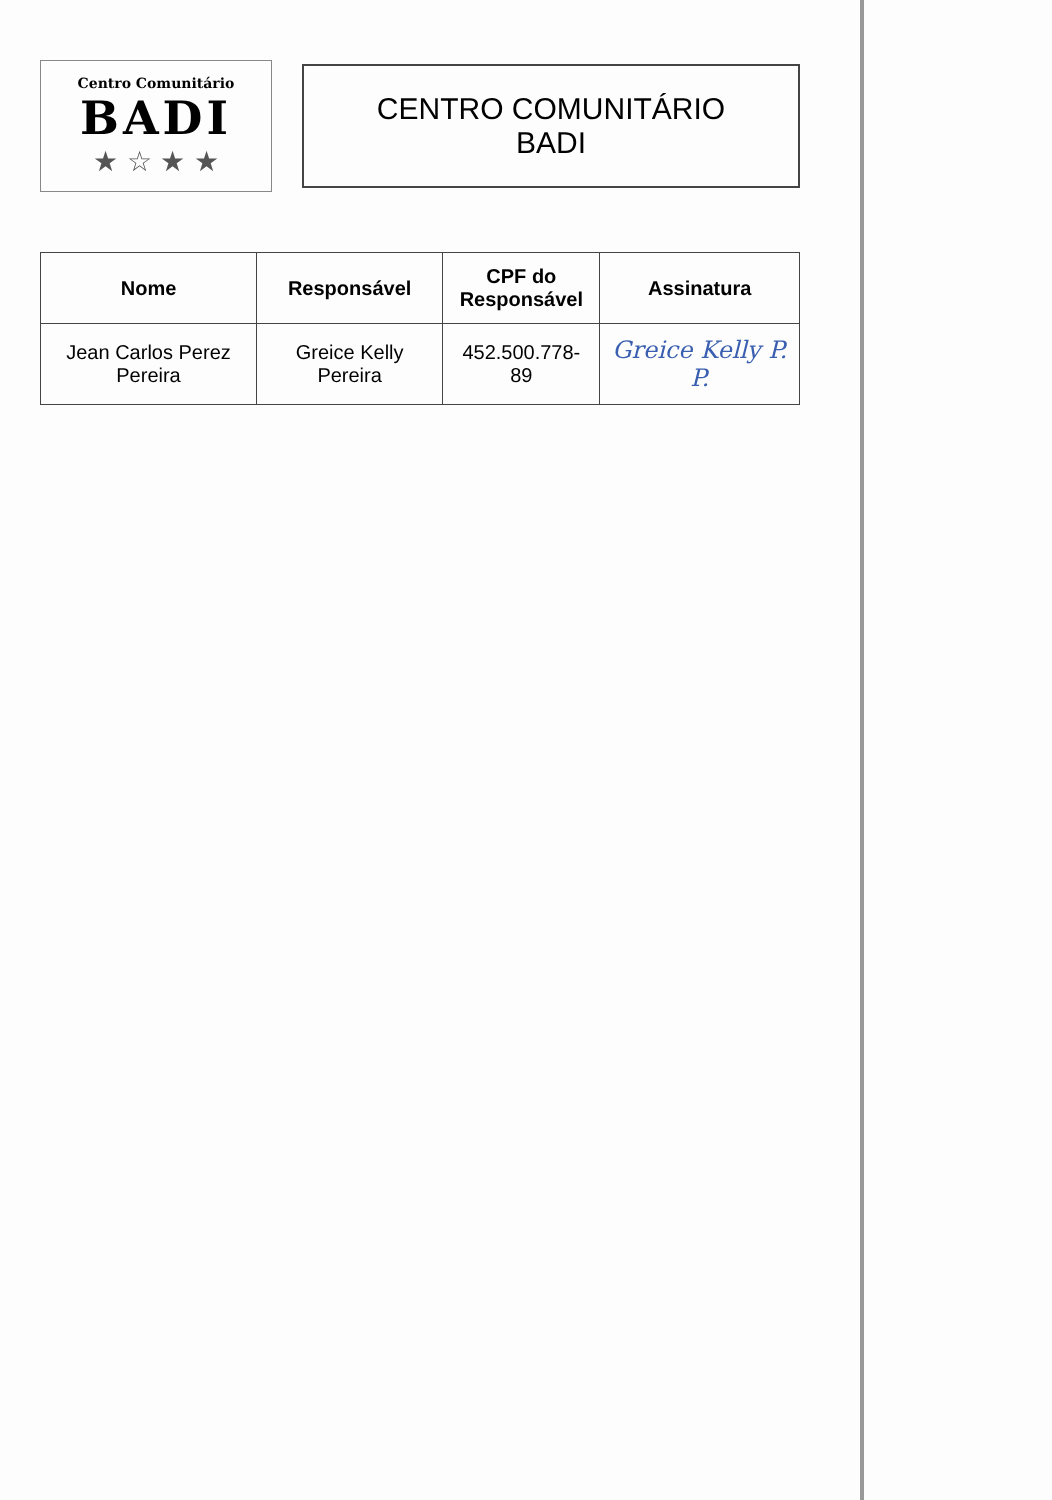Centro Comunitário
BADI
★ ☆ ★ ★
CENTRO COMUNITÁRIO BADI
| Nome | Responsável | CPF do Responsável | Assinatura |
| --- | --- | --- | --- |
| Jean Carlos Perez Pereira | Greice Kelly Pereira | 452.500.778-89 | Greice Kelly P. P. |